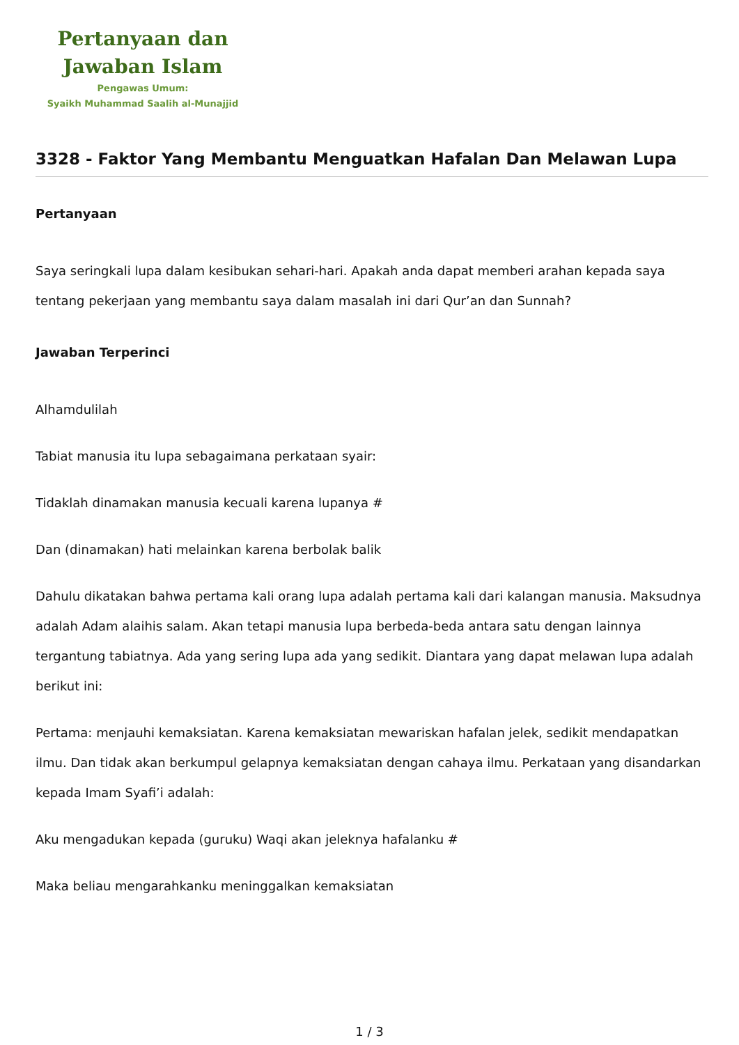Pertanyaan dan
Jawaban Islam
Pengawas Umum:
Syaikh Muhammad Saalih al-Munajjid
3328 - Faktor Yang Membantu Menguatkan Hafalan Dan Melawan Lupa
Pertanyaan
Saya seringkali lupa dalam kesibukan sehari-hari. Apakah anda dapat memberi arahan kepada saya tentang pekerjaan yang membantu saya dalam masalah ini dari Qur’an dan Sunnah?
Jawaban Terperinci
Alhamdulilah
Tabiat manusia itu lupa sebagaimana perkataan syair:
Tidaklah dinamakan manusia kecuali karena lupanya #
Dan (dinamakan) hati melainkan karena berbolak balik
Dahulu dikatakan bahwa pertama kali orang lupa adalah pertama kali dari kalangan manusia. Maksudnya adalah Adam alaihis salam. Akan tetapi manusia lupa berbeda-beda antara satu dengan lainnya tergantung tabiatnya. Ada yang sering lupa ada yang sedikit. Diantara yang dapat melawan lupa adalah berikut ini:
Pertama: menjauhi kemaksiatan. Karena kemaksiatan mewariskan hafalan jelek, sedikit mendapatkan ilmu. Dan tidak akan berkumpul gelapnya kemaksiatan dengan cahaya ilmu. Perkataan yang disandarkan kepada Imam Syafi’i adalah:
Aku mengadukan kepada (guruku) Waqi akan jeleknya hafalanku #
Maka beliau mengarahkanku meninggalkan kemaksiatan
1 / 3